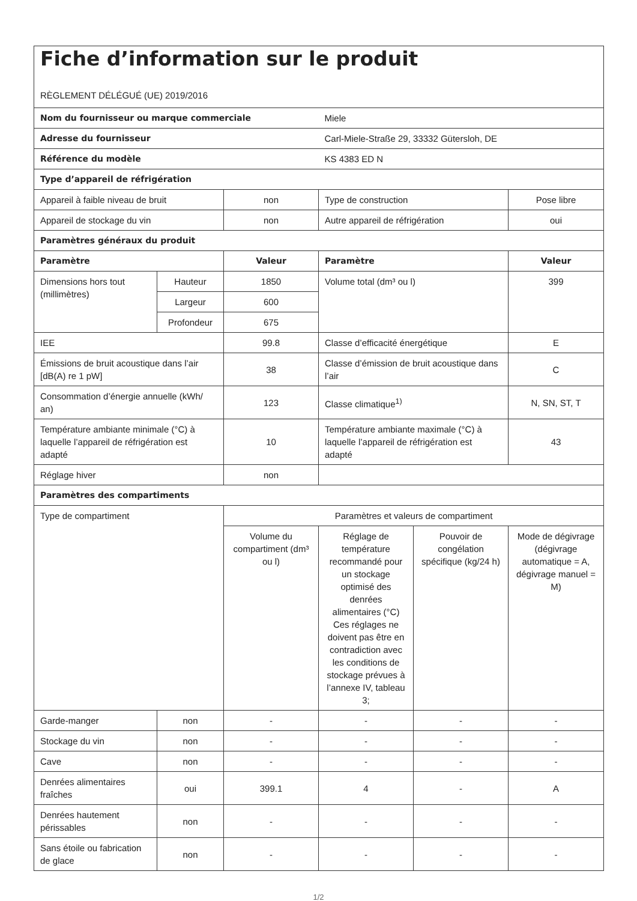| Fiche d’information sur le produit RÈGLEMENT DÉLÉGUÉ (UE) 2019/2016 | | | | | |
| Nom du fournisseur ou marque commerciale | | | Miele | | |
| Adresse du fournisseur | | | Carl-Miele-Straße 29, 33332 Gütersloh, DE | | |
| Référence du modèle | | | KS 4383 ED N | | |
| Type d’appareil de réfrigération | | | | | |
| Appareil à faible niveau de bruit | | non | Type de construction | | Pose libre |
| Appareil de stockage du vin | | non | Autre appareil de réfrigération | | oui |
| Paramètres généraux du produit | | | | | |
| Paramètre | | Valeur | Paramètre | | Valeur |
| Dimensions hors tout (millimètres) | Hauteur | 1850 | Volume total (dm³ ou l) | | 399 |
| | Largeur | 600 | | | |
| | Profondeur | 675 | | | |
| IEE | | 99.8 | Classe d’efficacité énergétique | | E |
| Émissions de bruit acoustique dans l’air [dB(A) re 1 pW] | | 38 | Classe d’émission de bruit acoustique dans l’air | | C |
| Consommation d’énergie annuelle (kWh/ an) | | 123 | Classe climatique<sup>1)</sup> | | N, SN, ST, T |
| Température ambiante minimale (°C) à laquelle l’appareil de réfrigération est adapté | | 10 | Température ambiante maximale (°C) à laquelle l’appareil de réfrigération est adapté | | 43 |
| Réglage hiver | | non | | | |
| Paramètres des compartiments | | | | | |
| Type de compartiment | | Paramètres et valeurs de compartiment | | | |
| | | Volume du compartiment (dm³ ou l) | Réglage de température recommandé pour un stockage optimisé des denrées alimentaires (°C) Ces réglages ne doivent pas être en contradiction avec les conditions de stockage prévues à l’annexe IV, tableau 3; | Pouvoir de congélation spécifique (kg/24 h) | Mode de dégivrage (dégivrage automatique = A, dégivrage manuel = M) |
| Garde-manger | non | - | - | - | - |
| Stockage du vin | non | - | - | - | - |
| Cave | non | - | - | - | - |
| Denrées alimentaires fraîches | oui | 399.1 | 4 | - | A |
| Denrées hautement périssables | non | - | - | - | - |
| Sans étoile ou fabrication de glace | non | - | - | - | - |
1/2